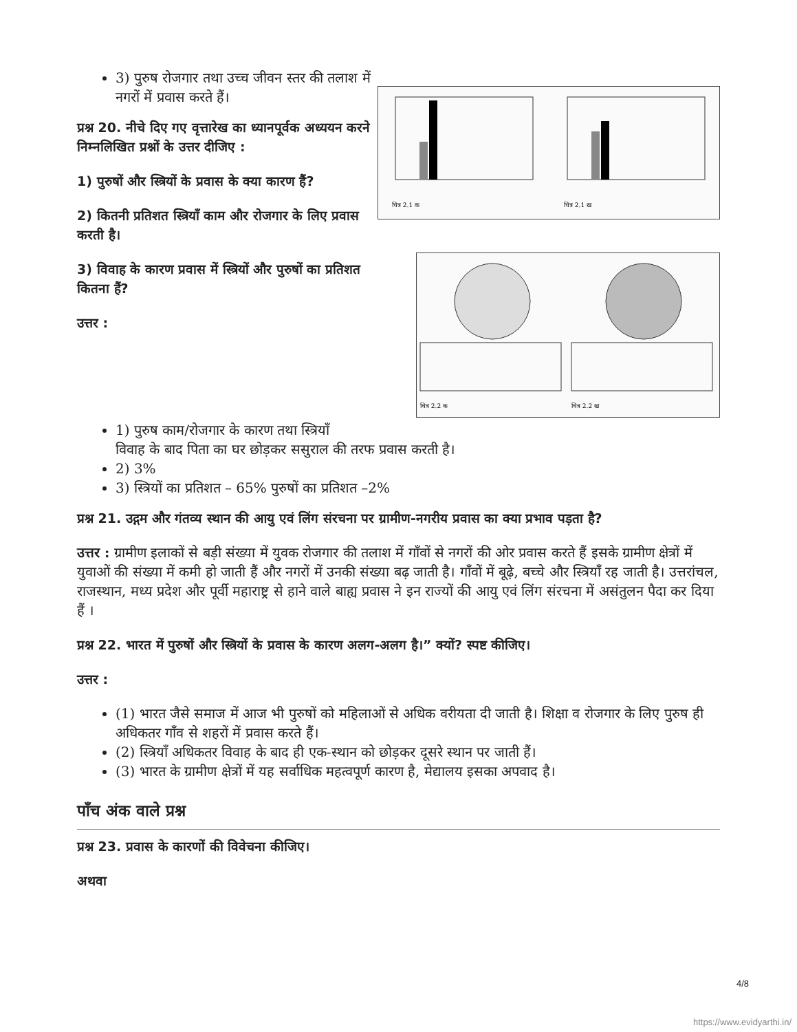3) पुरुष रोजगार तथा उच्च जीवन स्तर की तलाश में नगरों में प्रवास करते हैं।
प्रश्न 20. नीचे दिए गए वृत्तारेख का ध्यानपूर्वक अध्ययन करने निम्नलिखित प्रश्नों के उत्तर दीजिए :
1) पुरुषों और स्त्रियों के प्रवास के क्या कारण हैं?
2) कितनी प्रतिशत स्त्रियाँ काम और रोजगार के लिए प्रवास करती है।
3) विवाह के कारण प्रवास में स्त्रियों और पुरुषों का प्रतिशत कितना हैं?
उत्तर :
चित्र 2.1 क
चित्र 2.1 ख
चित्र 2.2 क
चित्र 2.2 ख
1) पुरुष काम/रोजगार के कारण तथा स्त्रियाँ
विवाह के बाद पिता का घर छोड़कर ससुराल की तरफ प्रवास करती है।
2) 3%
3) स्त्रियों का प्रतिशत – 65% पुरुषों का प्रतिशत –2%
प्रश्न 21. उद्गम और गंतव्य स्थान की आयु एवं लिंग संरचना पर ग्रामीण-नगरीय प्रवास का क्या प्रभाव पड़ता है?
उत्तर : ग्रामीण इलाकों से बड़ी संख्या में युवक रोजगार की तलाश में गाँवों से नगरों की ओर प्रवास करते हैं इसके ग्रामीण क्षेत्रों में युवाओं की संख्या में कमी हो जाती हैं और नगरों में उनकी संख्या बढ़ जाती है। गाँवों में बूढ़े, बच्चे और स्त्रियाँ रह जाती है। उत्तरांचल, राजस्थान, मध्य प्रदेश और पूर्वी महाराष्ट्र से हाने वाले बाह्य प्रवास ने इन राज्यों की आयु एवं लिंग संरचना में असंतुलन पैदा कर दिया हैं ।
प्रश्न 22. भारत में पुरुषों और स्त्रियों के प्रवास के कारण अलग-अलग है।” क्यों? स्पष्ट कीजिए।
उत्तर :
(1) भारत जैसे समाज में आज भी पुरुषों को महिलाओं से अधिक वरीयता दी जाती है। शिक्षा व रोजगार के लिए पुरुष ही अधिकतर गाँव से शहरों में प्रवास करते हैं।
(2) स्त्रियाँ अधिकतर विवाह के बाद ही एक-स्थान को छोड़कर दूसरे स्थान पर जाती हैं।
(3) भारत के ग्रामीण क्षेत्रों में यह सर्वाधिक महत्वपूर्ण कारण है, मेद्यालय इसका अपवाद है।
पाँच अंक वाले प्रश्न
प्रश्न 23. प्रवास के कारणों की विवेचना कीजिए।
अथवा
4/8
https://www.evidyarthi.in/